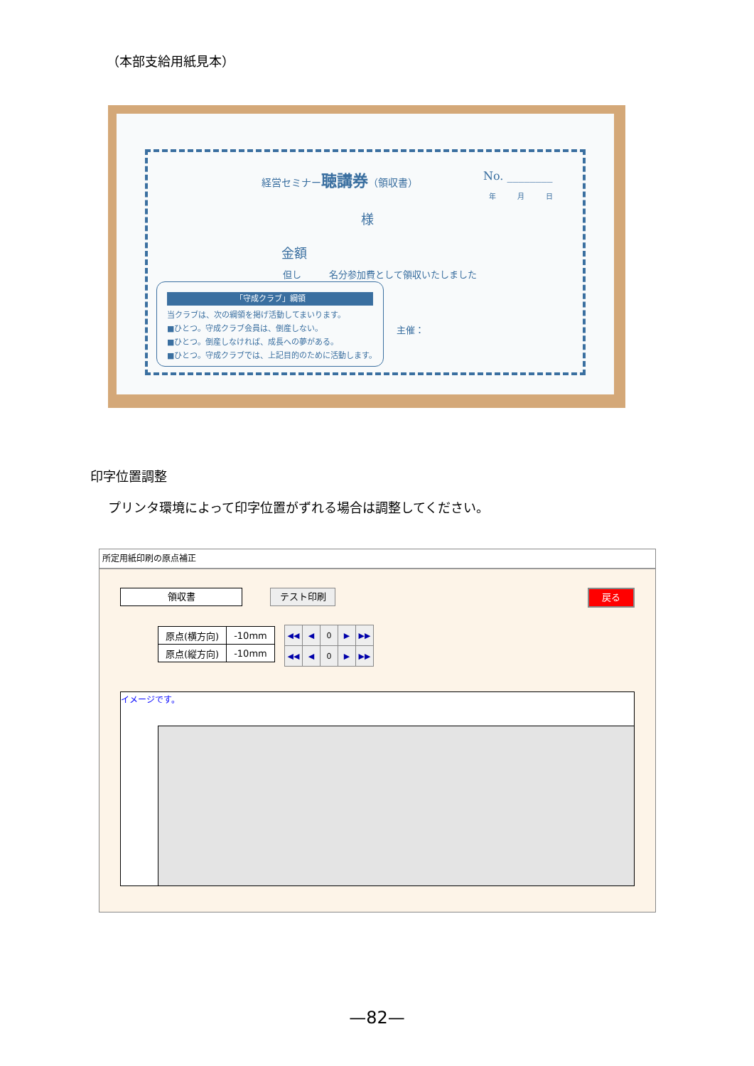（本部支給用紙見本）
経営セミナー聴講券（領収書） No. ________
年　　　月　　　日
様
金額
但し　　　名分参加費として領収いたしました
「守成クラブ」綱領
当クラブは、次の綱領を掲げ活動してまいります。
■ひとつ。守成クラブ会員は、倒産しない。
■ひとつ。倒産しなければ、成長への夢がある。
■ひとつ。守成クラブでは、上記目的のために活動します。
主催：
印字位置調整
プリンタ環境によって印字位置がずれる場合は調整してください。
所定用紙印刷の原点補正
領収書 テスト印刷 戻る
| 原点(横方向) | -10mm |
| 原点(縦方向) | -10mm |
| ◀◀ | ◀ | 0 | ▶ | ▶▶ |
| ◀◀ | ◀ | 0 | ▶ | ▶▶ |
イメージです。
—82—